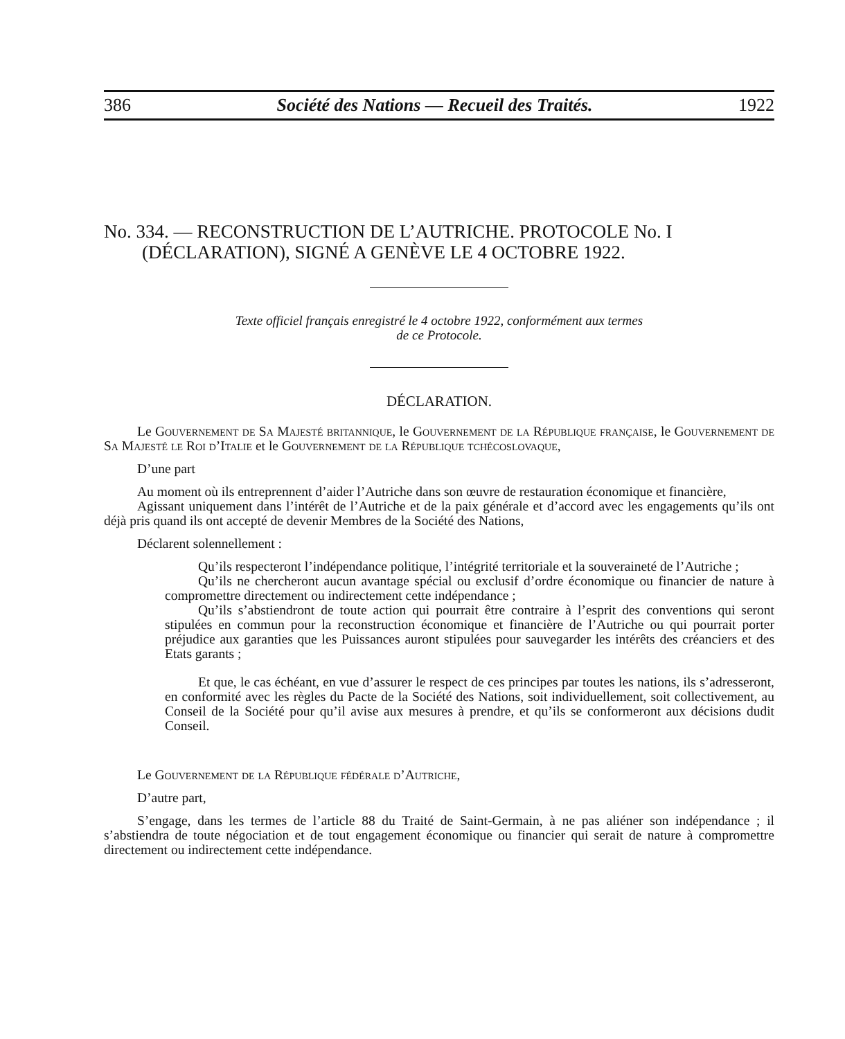386 Société des Nations — Recueil des Traités. 1922
No. 334. — RECONSTRUCTION DE L’AUTRICHE. PROTOCOLE No. I
(DÉCLARATION), SIGNÉ A GENÈVE LE 4 OCTOBRE 1922.
Texte officiel français enregistré le 4 octobre 1922, conformément aux termes
de ce Protocole.
DÉCLARATION.
Le Gouvernement de Sa Majesté britannique, le Gouvernement de la République française, le Gouvernement de Sa Majesté le Roi d’Italie et le Gouvernement de la République tchécoslovaque,
D’une part
Au moment où ils entreprennent d’aider l’Autriche dans son œuvre de restauration économique et financière,
Agissant uniquement dans l’intérêt de l’Autriche et de la paix générale et d’accord avec les engagements qu’ils ont déjà pris quand ils ont accepté de devenir Membres de la Société des Nations,
Déclarent solennellement :
Qu’ils respecteront l’indépendance politique, l’intégrité territoriale et la souveraineté de l’Autriche ;
Qu’ils ne chercheront aucun avantage spécial ou exclusif d’ordre économique ou financier de nature à compromettre directement ou indirectement cette indépendance ;
Qu’ils s’abstiendront de toute action qui pourrait être contraire à l’esprit des conventions qui seront stipulées en commun pour la reconstruction économique et financière de l’Autriche ou qui pourrait porter préjudice aux garanties que les Puissances auront stipulées pour sauvegarder les intérêts des créanciers et des Etats garants ;
Et que, le cas échéant, en vue d’assurer le respect de ces principes par toutes les nations, ils s’adresseront, en conformité avec les règles du Pacte de la Société des Nations, soit individuellement, soit collectivement, au Conseil de la Société pour qu’il avise aux mesures à prendre, et qu’ils se conformeront aux décisions dudit Conseil.
Le Gouvernement de la République fédérale d’Autriche,
D’autre part,
S’engage, dans les termes de l’article 88 du Traité de Saint-Germain, à ne pas aliéner son indépendance ; il s’abstiendra de toute négociation et de tout engagement économique ou financier qui serait de nature à compromettre directement ou indirectement cette indépendance.